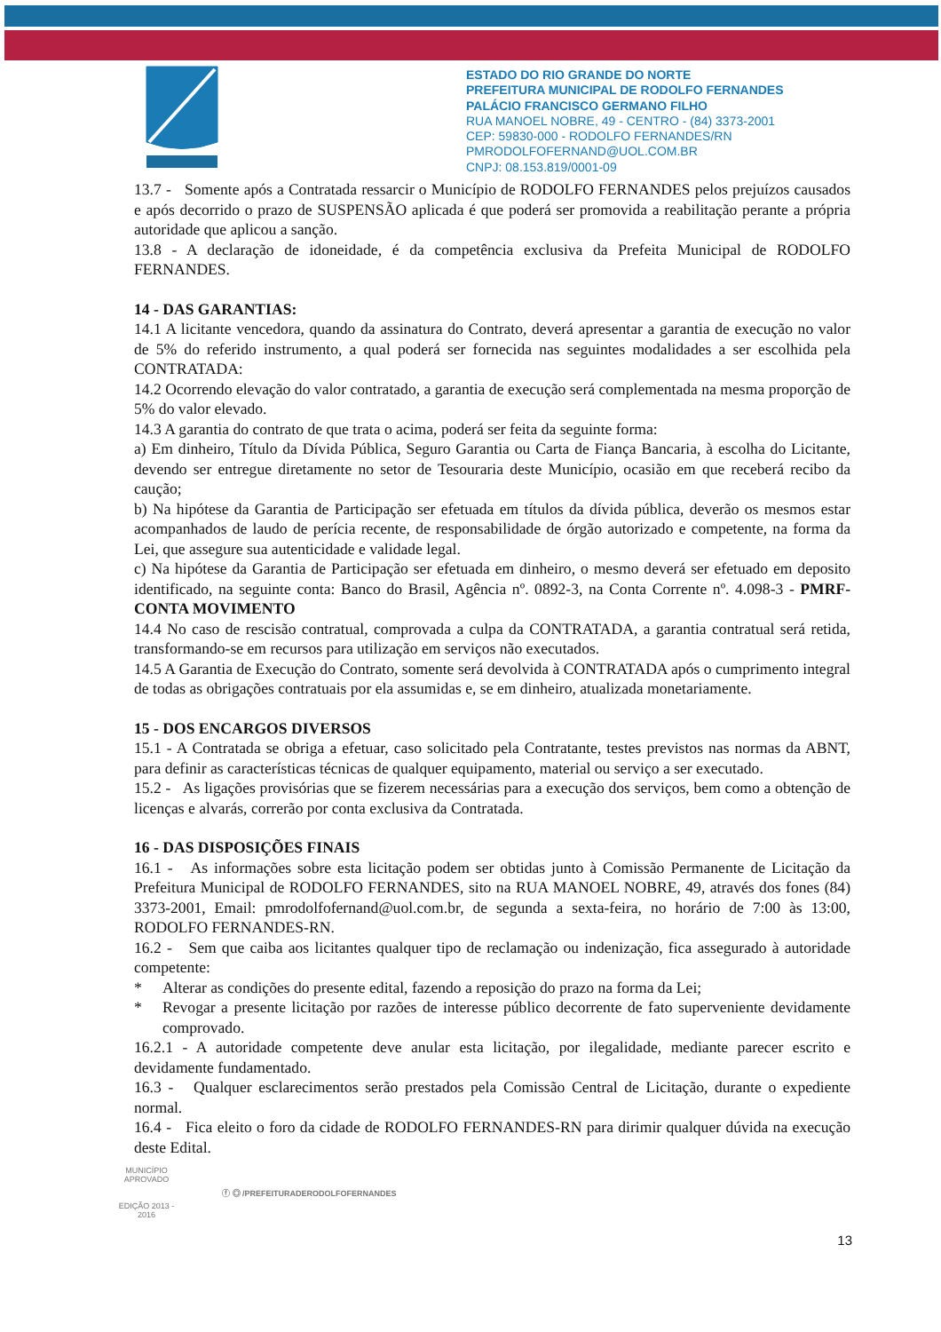ESTADO DO RIO GRANDE DO NORTE
PREFEITURA MUNICIPAL DE RODOLFO FERNANDES
PALÁCIO FRANCISCO GERMANO FILHO
RUA MANOEL NOBRE, 49 - CENTRO - (84) 3373-2001
CEP: 59830-000 - RODOLFO FERNANDES/RN
PMRODOLFOFERNAND@UOL.COM.BR
CNPJ: 08.153.819/0001-09
13.7 - Somente após a Contratada ressarcir o Município de RODOLFO FERNANDES pelos prejuízos causados e após decorrido o prazo de SUSPENSÃO aplicada é que poderá ser promovida a reabilitação perante a própria autoridade que aplicou a sanção.
13.8 - A declaração de idoneidade, é da competência exclusiva da Prefeita Municipal de RODOLFO FERNANDES.
14 - DAS GARANTIAS:
14.1 A licitante vencedora, quando da assinatura do Contrato, deverá apresentar a garantia de execução no valor de 5% do referido instrumento, a qual poderá ser fornecida nas seguintes modalidades a ser escolhida pela CONTRATADA:
14.2 Ocorrendo elevação do valor contratado, a garantia de execução será complementada na mesma proporção de 5% do valor elevado.
14.3 A garantia do contrato de que trata o acima, poderá ser feita da seguinte forma:
a) Em dinheiro, Título da Dívida Pública, Seguro Garantia ou Carta de Fiança Bancaria, à escolha do Licitante, devendo ser entregue diretamente no setor de Tesouraria deste Município, ocasião em que receberá recibo da caução;
b) Na hipótese da Garantia de Participação ser efetuada em títulos da dívida pública, deverão os mesmos estar acompanhados de laudo de perícia recente, de responsabilidade de órgão autorizado e competente, na forma da Lei, que assegure sua autenticidade e validade legal.
c) Na hipótese da Garantia de Participação ser efetuada em dinheiro, o mesmo deverá ser efetuado em deposito identificado, na seguinte conta: Banco do Brasil, Agência nº. 0892-3, na Conta Corrente nº. 4.098-3 - PMRF-CONTA MOVIMENTO
14.4 No caso de rescisão contratual, comprovada a culpa da CONTRATADA, a garantia contratual será retida, transformando-se em recursos para utilização em serviços não executados.
14.5 A Garantia de Execução do Contrato, somente será devolvida à CONTRATADA após o cumprimento integral de todas as obrigações contratuais por ela assumidas e, se em dinheiro, atualizada monetariamente.
15 - DOS ENCARGOS DIVERSOS
15.1 - A Contratada se obriga a efetuar, caso solicitado pela Contratante, testes previstos nas normas da ABNT, para definir as características técnicas de qualquer equipamento, material ou serviço a ser executado.
15.2 - As ligações provisórias que se fizerem necessárias para a execução dos serviços, bem como a obtenção de licenças e alvarás, correrão por conta exclusiva da Contratada.
16 - DAS DISPOSIÇÕES FINAIS
16.1 - As informações sobre esta licitação podem ser obtidas junto à Comissão Permanente de Licitação da Prefeitura Municipal de RODOLFO FERNANDES, sito na RUA MANOEL NOBRE, 49, através dos fones (84) 3373-2001, Email: pmrodolfofernand@uol.com.br, de segunda a sexta-feira, no horário de 7:00 às 13:00, RODOLFO FERNANDES-RN.
16.2 - Sem que caiba aos licitantes qualquer tipo de reclamação ou indenização, fica assegurado à autoridade competente:
* Alterar as condições do presente edital, fazendo a reposição do prazo na forma da Lei;
* Revogar a presente licitação por razões de interesse público decorrente de fato superveniente devidamente comprovado.
16.2.1 - A autoridade competente deve anular esta licitação, por ilegalidade, mediante parecer escrito e devidamente fundamentado.
16.3 - Qualquer esclarecimentos serão prestados pela Comissão Central de Licitação, durante o expediente normal.
16.4 - Fica eleito o foro da cidade de RODOLFO FERNANDES-RN para dirimir qualquer dúvida na execução deste Edital.
13
MUNICÍPIO APROVADO
EDIÇÃO 2013 - 2016
ⓕ ◎ /PREFEITURADERODOLFOFERNANDES